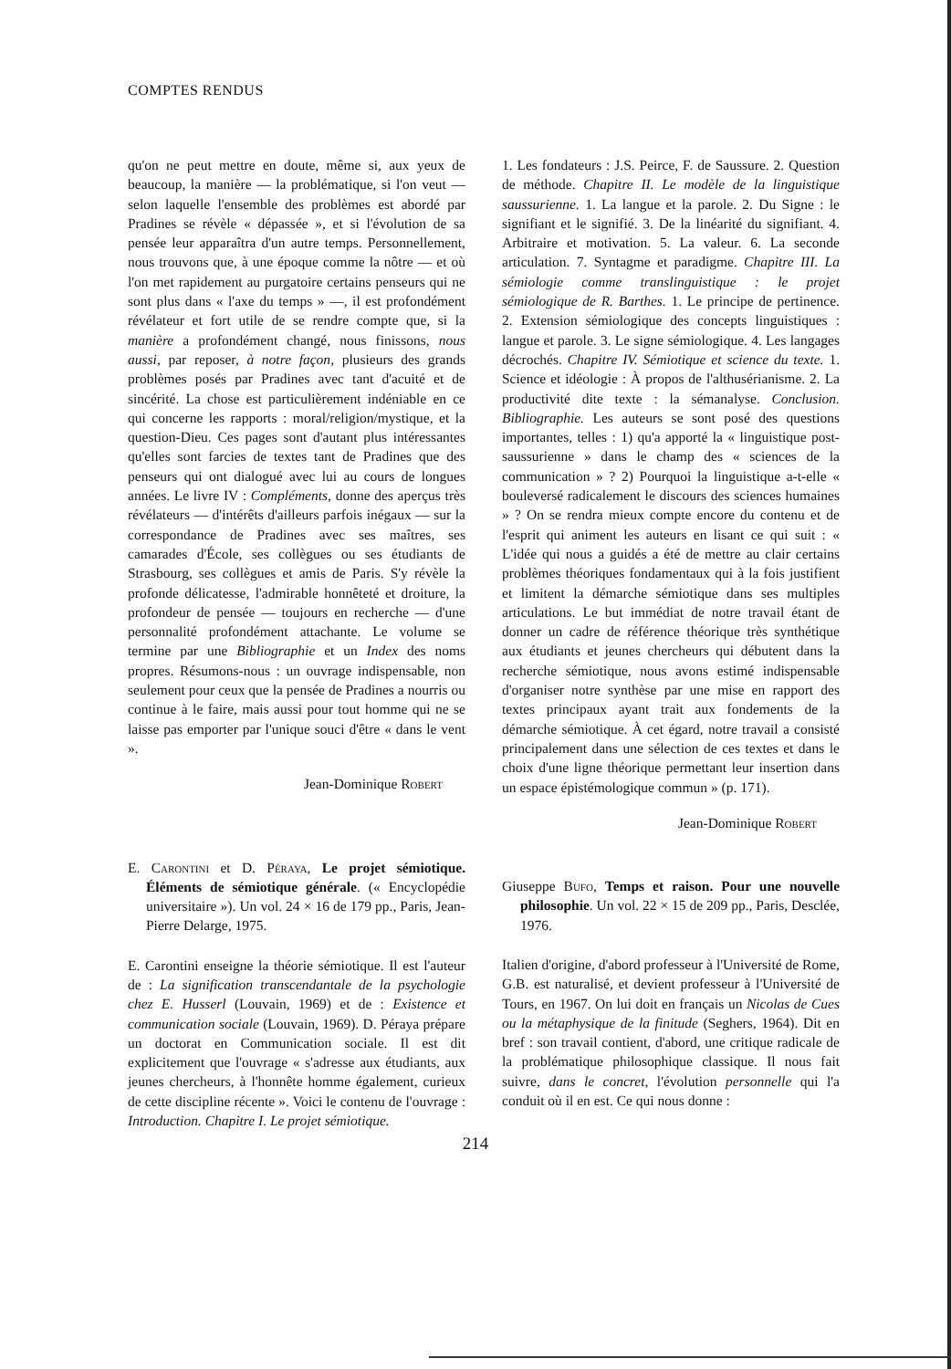COMPTES RENDUS
qu'on ne peut mettre en doute, même si, aux yeux de beaucoup, la manière — la problématique, si l'on veut — selon laquelle l'ensemble des problèmes est abordé par Pradines se révèle « dépassée », et si l'évolution de sa pensée leur apparaîtra d'un autre temps. Personnellement, nous trouvons que, à une époque comme la nôtre — et où l'on met rapidement au purgatoire certains penseurs qui ne sont plus dans « l'axe du temps » —, il est profondément révélateur et fort utile de se rendre compte que, si la manière a profondément changé, nous finissons, nous aussi, par reposer, à notre façon, plusieurs des grands problèmes posés par Pradines avec tant d'acuité et de sincérité. La chose est particulièrement indéniable en ce qui concerne les rapports : moral/religion/mystique, et la question-Dieu. Ces pages sont d'autant plus intéressantes qu'elles sont farcies de textes tant de Pradines que des penseurs qui ont dialogué avec lui au cours de longues années. Le livre IV : Compléments, donne des aperçus très révélateurs — d'intérêts d'ailleurs parfois inégaux — sur la correspondance de Pradines avec ses maîtres, ses camarades d'École, ses collègues ou ses étudiants de Strasbourg, ses collègues et amis de Paris. S'y révèle la profonde délicatesse, l'admirable honnêteté et droiture, la profondeur de pensée — toujours en recherche — d'une personnalité profondément attachante. Le volume se termine par une Bibliographie et un Index des noms propres. Résumons-nous : un ouvrage indispensable, non seulement pour ceux que la pensée de Pradines a nourris ou continue à le faire, mais aussi pour tout homme qui ne se laisse pas emporter par l'unique souci d'être « dans le vent ».
Jean-Dominique Robert
E. Carontini et D. Péraya, Le projet sémiotique. Éléments de sémiotique générale. (« Encyclopédie universitaire »). Un vol. 24 × 16 de 179 pp., Paris, Jean-Pierre Delarge, 1975.
E. Carontini enseigne la théorie sémiotique. Il est l'auteur de : La signification transcendantale de la psychologie chez E. Husserl (Louvain, 1969) et de : Existence et communication sociale (Louvain, 1969). D. Péraya prépare un doctorat en Communication sociale. Il est dit explicitement que l'ouvrage « s'adresse aux étudiants, aux jeunes chercheurs, à l'honnête homme également, curieux de cette discipline récente ». Voici le contenu de l'ouvrage : Introduction. Chapitre I. Le projet sémiotique.
1. Les fondateurs : J.S. Peirce, F. de Saussure. 2. Question de méthode. Chapitre II. Le modèle de la linguistique saussurienne. 1. La langue et la parole. 2. Du Signe : le signifiant et le signifié. 3. De la linéarité du signifiant. 4. Arbitraire et motivation. 5. La valeur. 6. La seconde articulation. 7. Syntagme et paradigme. Chapitre III. La sémiologie comme translinguistique : le projet sémiologique de R. Barthes. 1. Le principe de pertinence. 2. Extension sémiologique des concepts linguistiques : langue et parole. 3. Le signe sémiologique. 4. Les langages décrochés. Chapitre IV. Sémiotique et science du texte. 1. Science et idéologie : À propos de l'althusérianisme. 2. La productivité dite texte : la sémanalyse. Conclusion. Bibliographie. Les auteurs se sont posé des questions importantes, telles : 1) qu'a apporté la « linguistique post-saussurienne » dans le champ des « sciences de la communication » ? 2) Pourquoi la linguistique a-t-elle « bouleversé radicalement le discours des sciences humaines » ? On se rendra mieux compte encore du contenu et de l'esprit qui animent les auteurs en lisant ce qui suit : « L'idée qui nous a guidés a été de mettre au clair certains problèmes théoriques fondamentaux qui à la fois justifient et limitent la démarche sémiotique dans ses multiples articulations. Le but immédiat de notre travail étant de donner un cadre de référence théorique très synthétique aux étudiants et jeunes chercheurs qui débutent dans la recherche sémiotique, nous avons estimé indispensable d'organiser notre synthèse par une mise en rapport des textes principaux ayant trait aux fondements de la démarche sémiotique. À cet égard, notre travail a consisté principalement dans une sélection de ces textes et dans le choix d'une ligne théorique permettant leur insertion dans un espace épistémologique commun » (p. 171).
Jean-Dominique Robert
Giuseppe Bufo, Temps et raison. Pour une nouvelle philosophie. Un vol. 22 × 15 de 209 pp., Paris, Desclée, 1976.
Italien d'origine, d'abord professeur à l'Université de Rome, G.B. est naturalisé, et devient professeur à l'Université de Tours, en 1967. On lui doit en français un Nicolas de Cues ou la métaphysique de la finitude (Seghers, 1964). Dit en bref : son travail contient, d'abord, une critique radicale de la problématique philosophique classique. Il nous fait suivre, dans le concret, l'évolution personnelle qui l'a conduit où il en est. Ce qui nous donne :
214